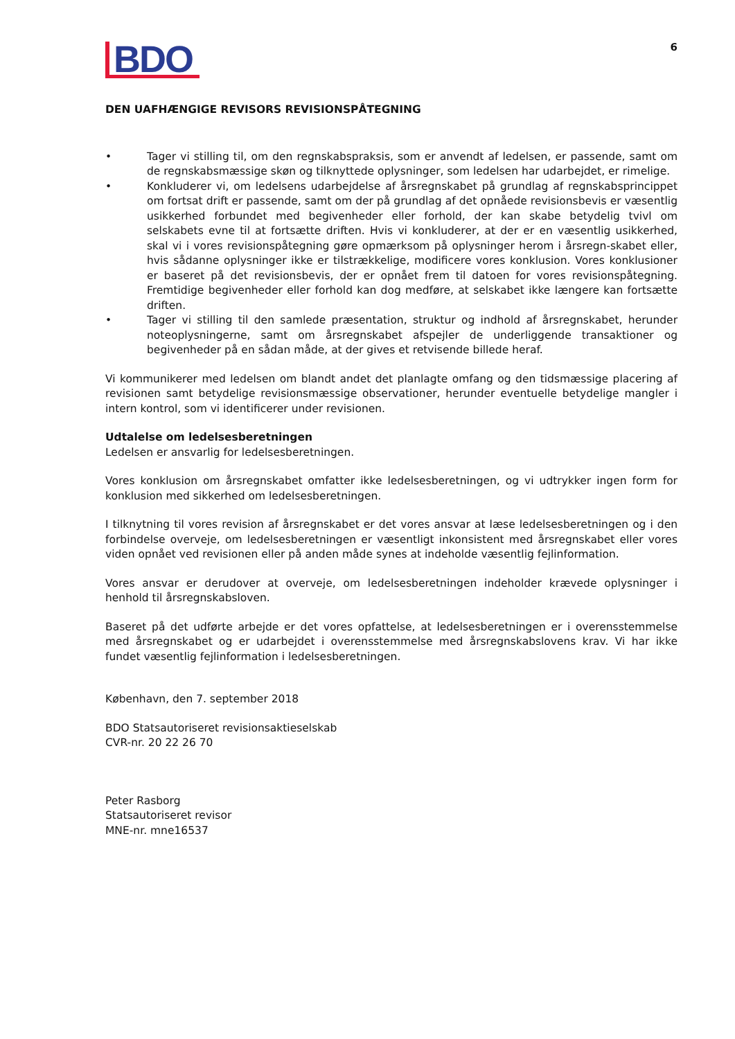BDO
6
DEN UAFHÆNGIGE REVISORS REVISIONSPÅTEGNING
• Tager vi stilling til, om den regnskabspraksis, som er anvendt af ledelsen, er passende, samt om de regnskabsmæssige skøn og tilknyttede oplysninger, som ledelsen har udarbejdet, er rimelige.
• Konkluderer vi, om ledelsens udarbejdelse af årsregnskabet på grundlag af regnskabsprincippet om fortsat drift er passende, samt om der på grundlag af det opnåede revisionsbevis er væsentlig usikkerhed forbundet med begivenheder eller forhold, der kan skabe betydelig tvivl om selskabets evne til at fortsætte driften. Hvis vi konkluderer, at der er en væsentlig usikkerhed, skal vi i vores revisionspåtegning gøre opmærksom på oplysninger herom i årsregn-skabet eller, hvis sådanne oplysninger ikke er tilstrækkelige, modificere vores konklusion. Vores konklusioner er baseret på det revisionsbevis, der er opnået frem til datoen for vores revisionspåtegning. Fremtidige begivenheder eller forhold kan dog medføre, at selskabet ikke længere kan fortsætte driften.
• Tager vi stilling til den samlede præsentation, struktur og indhold af årsregnskabet, herunder noteoplysningerne, samt om årsregnskabet afspejler de underliggende transaktioner og begivenheder på en sådan måde, at der gives et retvisende billede heraf.
Vi kommunikerer med ledelsen om blandt andet det planlagte omfang og den tidsmæssige placering af revisionen samt betydelige revisionsmæssige observationer, herunder eventuelle betydelige mangler i intern kontrol, som vi identificerer under revisionen.
Udtalelse om ledelsesberetningen
Ledelsen er ansvarlig for ledelsesberetningen.
Vores konklusion om årsregnskabet omfatter ikke ledelsesberetningen, og vi udtrykker ingen form for konklusion med sikkerhed om ledelsesberetningen.
I tilknytning til vores revision af årsregnskabet er det vores ansvar at læse ledelsesberetningen og i den forbindelse overveje, om ledelsesberetningen er væsentligt inkonsistent med årsregnskabet eller vores viden opnået ved revisionen eller på anden måde synes at indeholde væsentlig fejlinformation.
Vores ansvar er derudover at overveje, om ledelsesberetningen indeholder krævede oplysninger i henhold til årsregnskabsloven.
Baseret på det udførte arbejde er det vores opfattelse, at ledelsesberetningen er i overensstemmelse med årsregnskabet og er udarbejdet i overensstemmelse med årsregnskabslovens krav. Vi har ikke fundet væsentlig fejlinformation i ledelsesberetningen.
København, den 7. september 2018
BDO Statsautoriseret revisionsaktieselskab
CVR-nr. 20 22 26 70
Peter Rasborg
Statsautoriseret revisor
MNE-nr. mne16537